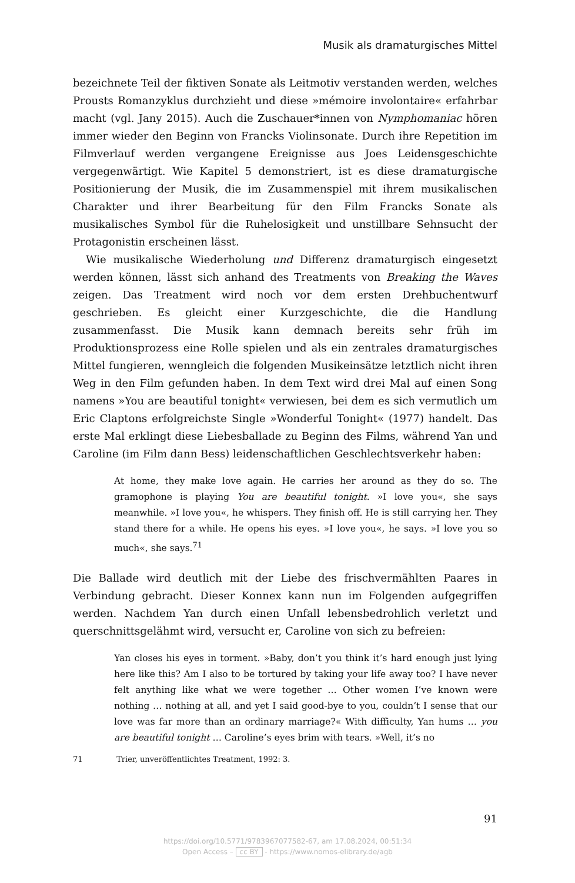Musik als dramaturgisches Mittel
bezeichnete Teil der fiktiven Sonate als Leitmotiv verstanden werden, welches Prousts Romanzyklus durchzieht und diese »mémoire involontaire« erfahrbar macht (vgl. Jany 2015). Auch die Zuschauer*innen von Nymphomaniac hören immer wieder den Beginn von Francks Violinsonate. Durch ihre Repetition im Filmverlauf werden vergangene Ereignisse aus Joes Leidensgeschichte vergegenwärtigt. Wie Kapitel 5 demonstriert, ist es diese dramaturgische Positionierung der Musik, die im Zusammenspiel mit ihrem musikalischen Charakter und ihrer Bearbeitung für den Film Francks Sonate als musikalisches Symbol für die Ruhelosigkeit und unstillbare Sehnsucht der Protagonistin erscheinen lässt.
Wie musikalische Wiederholung und Differenz dramaturgisch eingesetzt werden können, lässt sich anhand des Treatments von Breaking the Waves zeigen. Das Treatment wird noch vor dem ersten Drehbuchentwurf geschrieben. Es gleicht einer Kurzgeschichte, die die Handlung zusammenfasst. Die Musik kann demnach bereits sehr früh im Produktionsprozess eine Rolle spielen und als ein zentrales dramaturgisches Mittel fungieren, wenngleich die folgenden Musikeinsätze letztlich nicht ihren Weg in den Film gefunden haben. In dem Text wird drei Mal auf einen Song namens »You are beautiful tonight« verwiesen, bei dem es sich vermutlich um Eric Claptons erfolgreichste Single »Wonderful Tonight« (1977) handelt. Das erste Mal erklingt diese Liebesballade zu Beginn des Films, während Yan und Caroline (im Film dann Bess) leidenschaftlichen Geschlechtsverkehr haben:
At home, they make love again. He carries her around as they do so. The gramophone is playing You are beautiful tonight. »I love you«, she says meanwhile. »I love you«, he whispers. They finish off. He is still carrying her. They stand there for a while. He opens his eyes. »I love you«, he says. »I love you so much«, she says.<sup>71</sup>
Die Ballade wird deutlich mit der Liebe des frischvermählten Paares in Verbindung gebracht. Dieser Konnex kann nun im Folgenden aufgegriffen werden. Nachdem Yan durch einen Unfall lebensbedrohlich verletzt und querschnittsgelähmt wird, versucht er, Caroline von sich zu befreien:
Yan closes his eyes in torment. »Baby, don’t you think it’s hard enough just lying here like this? Am I also to be tortured by taking your life away too? I have never felt anything like what we were together … Other women I’ve known were nothing … nothing at all, and yet I said good-bye to you, couldn’t I sense that our love was far more than an ordinary marriage?« With difficulty, Yan hums … you are beautiful tonight … Caroline’s eyes brim with tears. »Well, it’s no
71 Trier, unveröffentlichtes Treatment, 1992: 3.
91
https://doi.org/10.5771/9783967077582-67, am 17.08.2024, 00:51:34
Open Access – cc BY - https://www.nomos-elibrary.de/agb